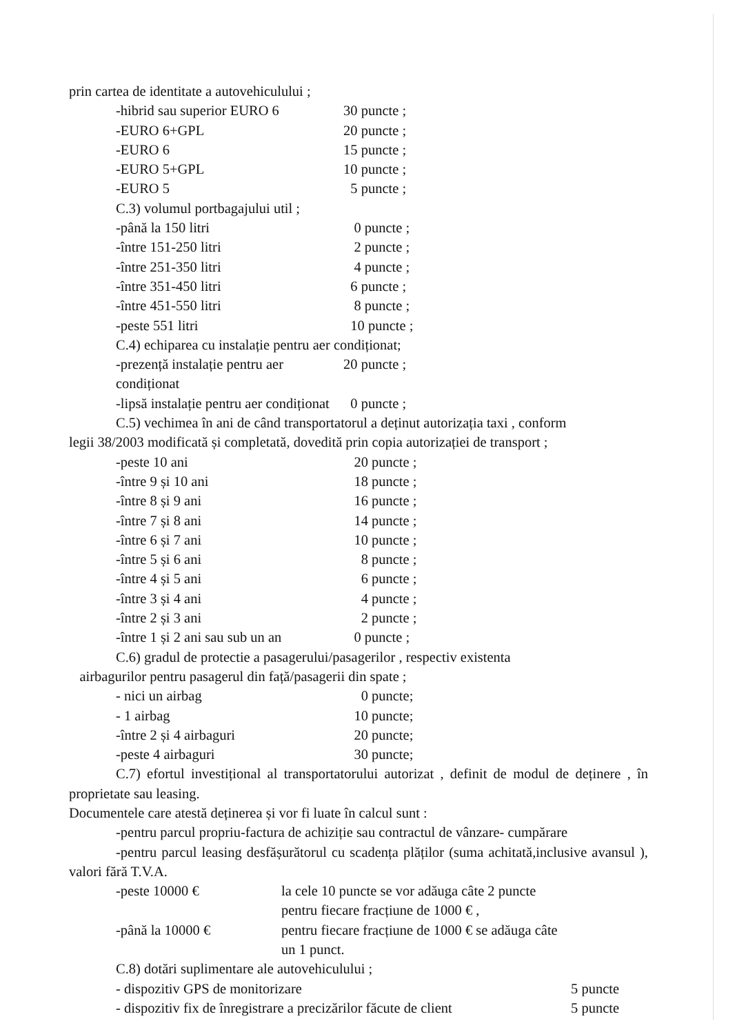prin cartea de identitate a autovehiculului ;
-hibrid sau superior EURO 6 30 puncte ;
-EURO 6+GPL 20 puncte ;
-EURO 6 15 puncte ;
-EURO 5+GPL 10 puncte ;
-EURO 5 5 puncte ;
C.3) volumul portbagajului util ;
-până la 150 litri 0 puncte ;
-între 151-250 litri 2 puncte ;
-între 251-350 litri 4 puncte ;
-între 351-450 litri 6 puncte ;
-între 451-550 litri 8 puncte ;
-peste 551 litri 10 puncte ;
C.4) echiparea cu instalație pentru aer condiționat;
-prezență instalație pentru aer condiționat 20 puncte ;
-lipsă instalație pentru aer condiționat 0 puncte ;
C.5) vechimea în ani de când transportatorul a deținut autorizația taxi , conform
legii 38/2003 modificată și completată, dovedită prin copia autorizației de transport ;
-peste 10 ani 20 puncte ;
-între 9 și 10 ani 18 puncte ;
-între 8 și 9 ani 16 puncte ;
-între 7 și 8 ani 14 puncte ;
-între 6 și 7 ani 10 puncte ;
-între 5 și 6 ani 8 puncte ;
-între 4 și 5 ani 6 puncte ;
-între 3 și 4 ani 4 puncte ;
-între 2 și 3 ani 2 puncte ;
-între 1 și 2 ani sau sub un an 0 puncte ;
C.6) gradul de protectie a pasagerului/pasagerilor , respectiv existenta
airbagurilor pentru pasagerul din față/pasagerii din spate ;
- nici un airbag 0 puncte;
- 1 airbag 10 puncte;
-între 2 și 4 airbaguri 20 puncte;
-peste 4 airbaguri 30 puncte;
C.7) efortul investițional al transportatorului autorizat , definit de modul de deținere , în proprietate sau leasing.
Documentele care atestă deținerea și vor fi luate în calcul sunt :
-pentru parcul propriu-factura de achiziție sau contractul de vânzare- cumpărare
-pentru parcul leasing desfășurătorul cu scadența plăților (suma achitată,inclusive avansul ), valori fără T.V.A.
-peste 10000 € la cele 10 puncte se vor adăuga câte 2 puncte
pentru fiecare fracțiune de 1000 € ,
-până la 10000 € pentru fiecare fracțiune de 1000 € se adăuga câte
un 1 punct.
C.8) dotări suplimentare ale autovehiculului ;
- dispozitiv GPS de monitorizare 5 puncte
- dispozitiv fix de înregistrare a precizărilor făcute de client 5 puncte